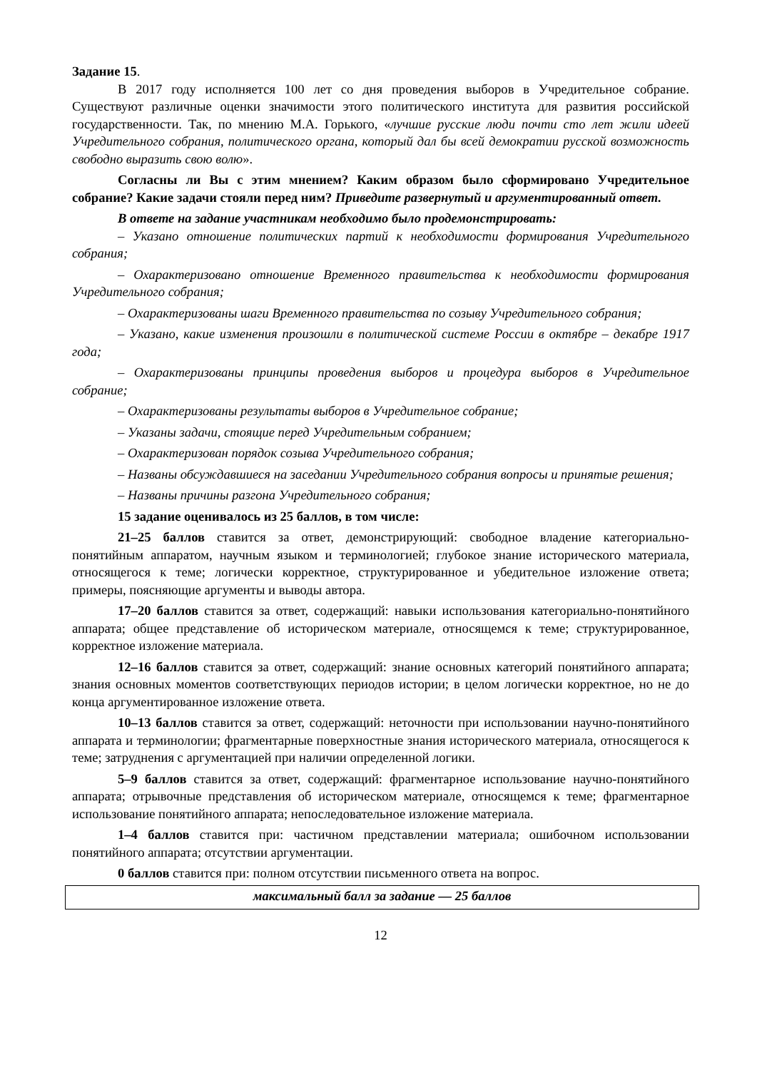Задание 15.
В 2017 году исполняется 100 лет со дня проведения выборов в Учредительное собрание. Существуют различные оценки значимости этого политического института для развития российской государственности. Так, по мнению М.А. Горького, «лучшие русские люди почти сто лет жили идеей Учредительного собрания, политического органа, который дал бы всей демократии русской возможность свободно выразить свою волю».
Согласны ли Вы с этим мнением? Каким образом было сформировано Учредительное собрание? Какие задачи стояли перед ним? Приведите развернутый и аргументированный ответ.
В ответе на задание участникам необходимо было продемонстрировать:
– Указано отношение политических партий к необходимости формирования Учредительного собрания;
– Охарактеризовано отношение Временного правительства к необходимости формирования Учредительного собрания;
– Охарактеризованы шаги Временного правительства по созыву Учредительного собрания;
– Указано, какие изменения произошли в политической системе России в октябре – декабре 1917 года;
– Охарактеризованы принципы проведения выборов и процедура выборов в Учредительное собрание;
– Охарактеризованы результаты выборов в Учредительное собрание;
– Указаны задачи, стоящие перед Учредительным собранием;
– Охарактеризован порядок созыва Учредительного собрания;
– Названы обсуждавшиеся на заседании Учредительного собрания вопросы и принятые решения;
– Названы причины разгона Учредительного собрания;
15 задание оценивалось из 25 баллов, в том числе:
21–25 баллов ставится за ответ, демонстрирующий: свободное владение категориально-понятийным аппаратом, научным языком и терминологией; глубокое знание исторического материала, относящегося к теме; логически корректное, структурированное и убедительное изложение ответа; примеры, поясняющие аргументы и выводы автора.
17–20 баллов ставится за ответ, содержащий: навыки использования категориально-понятийного аппарата; общее представление об историческом материале, относящемся к теме; структурированное, корректное изложение материала.
12–16 баллов ставится за ответ, содержащий: знание основных категорий понятийного аппарата; знания основных моментов соответствующих периодов истории; в целом логически корректное, но не до конца аргументированное изложение ответа.
10–13 баллов ставится за ответ, содержащий: неточности при использовании научно-понятийного аппарата и терминологии; фрагментарные поверхностные знания исторического материала, относящегося к теме; затруднения с аргументацией при наличии определенной логики.
5–9 баллов ставится за ответ, содержащий: фрагментарное использование научно-понятийного аппарата; отрывочные представления об историческом материале, относящемся к теме; фрагментарное использование понятийного аппарата; непоследовательное изложение материала.
1–4 баллов ставится при: частичном представлении материала; ошибочном использовании понятийного аппарата; отсутствии аргументации.
0 баллов ставится при: полном отсутствии письменного ответа на вопрос.
| максимальный балл за задание — 25 баллов |
12